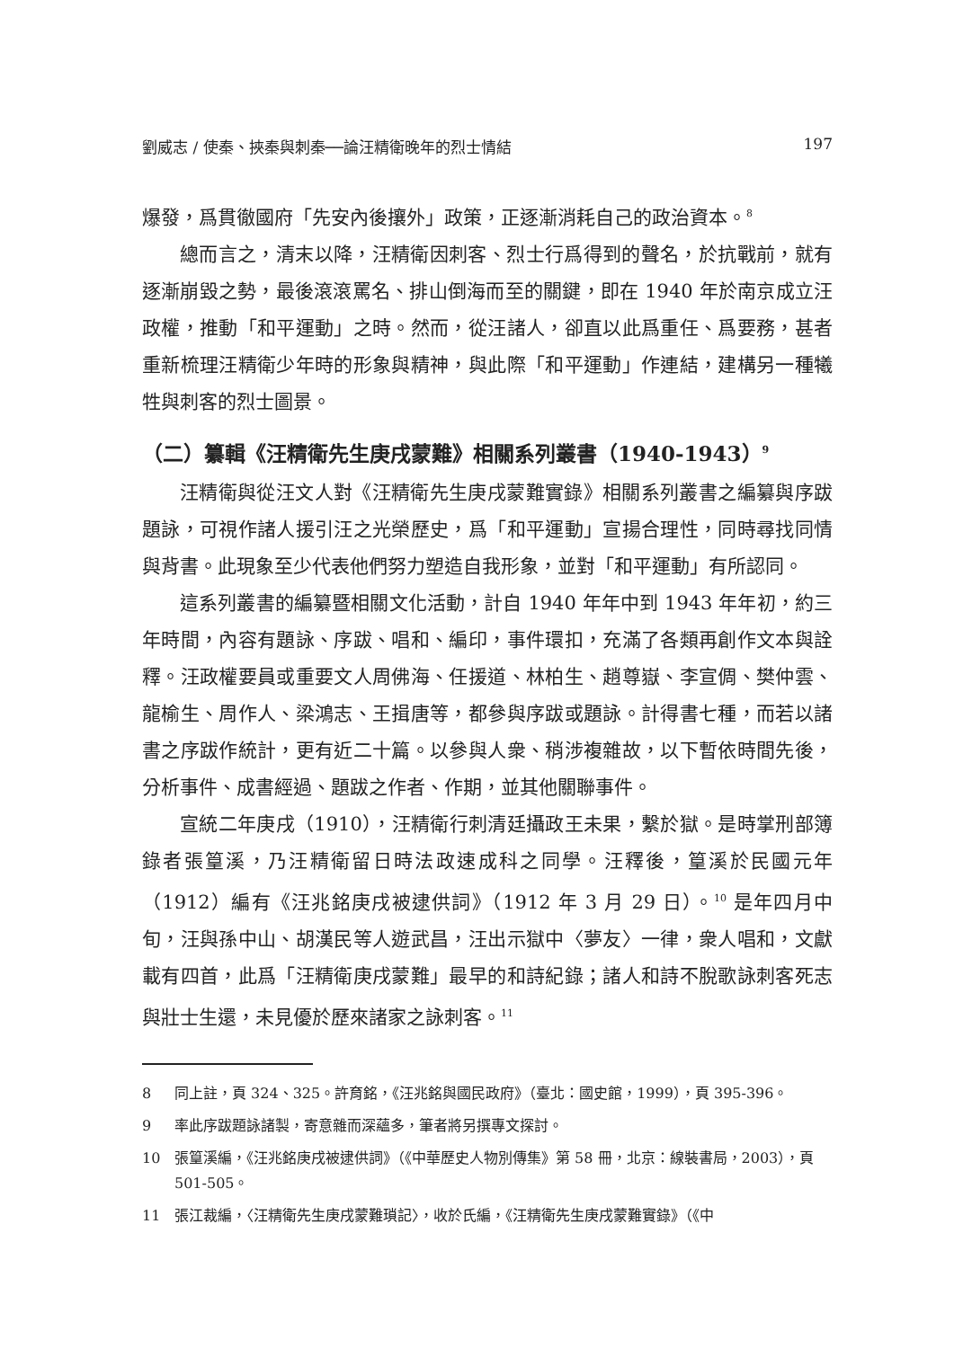劉威志 / 使秦、挾秦與刺秦──論汪精衛晚年的烈士情結 197
爆發，爲貫徹國府「先安內後攘外」政策，正逐漸消耗自己的政治資本。<sup>8</sup>
總而言之，清末以降，汪精衛因刺客、烈士行爲得到的聲名，於抗戰前，就有逐漸崩毀之勢，最後滾滾罵名、排山倒海而至的關鍵，即在 1940 年於南京成立汪政權，推動「和平運動」之時。然而，從汪諸人，卻直以此爲重任、爲要務，甚者重新梳理汪精衛少年時的形象與精神，與此際「和平運動」作連結，建構另一種犧牲與刺客的烈士圖景。
（二）纂輯《汪精衛先生庚戌蒙難》相關系列叢書（1940-1943）<sup>9</sup>
汪精衛與從汪文人對《汪精衛先生庚戌蒙難實錄》相關系列叢書之編纂與序跋題詠，可視作諸人援引汪之光榮歷史，爲「和平運動」宣揚合理性，同時尋找同情與背書。此現象至少代表他們努力塑造自我形象，並對「和平運動」有所認同。
這系列叢書的編纂暨相關文化活動，計自 1940 年年中到 1943 年年初，約三年時間，內容有題詠、序跋、唱和、編印，事件環扣，充滿了各類再創作文本與詮釋。汪政權要員或重要文人周佛海、任援道、林柏生、趙尊嶽、李宣倜、樊仲雲、龍榆生、周作人、梁鴻志、王揖唐等，都參與序跋或題詠。計得書七種，而若以諸書之序跋作統計，更有近二十篇。以參與人衆、稍涉複雜故，以下暫依時間先後，分析事件、成書經過、題跋之作者、作期，並其他關聯事件。
宣統二年庚戌（1910），汪精衛行刺清廷攝政王未果，繫於獄。是時掌刑部簿錄者張篁溪，乃汪精衛留日時法政速成科之同學。汪釋後，篁溪於民國元年（1912）編有《汪兆銘庚戌被逮供詞》（1912 年 3 月 29 日）。<sup>10</sup> 是年四月中旬，汪與孫中山、胡漢民等人遊武昌，汪出示獄中〈夢友〉一律，衆人唱和，文獻載有四首，此爲「汪精衛庚戌蒙難」最早的和詩紀錄；諸人和詩不脫歌詠刺客死志與壯士生還，未見優於歷來諸家之詠刺客。<sup>11</sup>
8 同上註，頁 324、325。許育銘，《汪兆銘與國民政府》（臺北：國史館，1999），頁 395-396。
9 率此序跋題詠諸製，寄意雜而深蘊多，筆者將另撰專文探討。
10 張篁溪編，《汪兆銘庚戌被逮供詞》（《中華歷史人物別傳集》第 58 冊，北京：線裝書局，2003），頁 501-505。
11 張江裁編，〈汪精衛先生庚戌蒙難瑣記〉，收於氏編，《汪精衛先生庚戌蒙難實錄》（《中